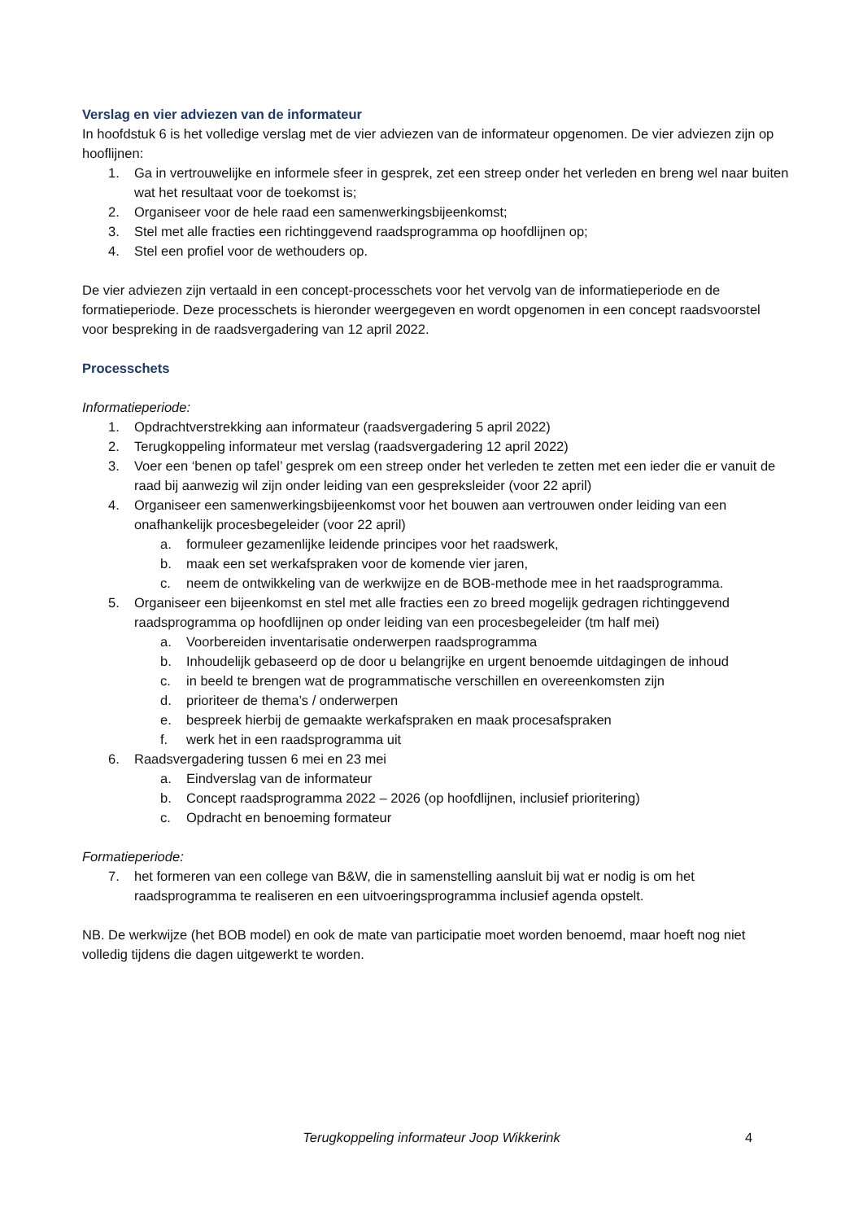Verslag en vier adviezen van de informateur
In hoofdstuk 6 is het volledige verslag met de vier adviezen van de informateur opgenomen. De vier adviezen zijn op hooflijnen:
1. Ga in vertrouwelijke en informele sfeer in gesprek, zet een streep onder het verleden en breng wel naar buiten wat het resultaat voor de toekomst is;
2. Organiseer voor de hele raad een samenwerkingsbijeenkomst;
3. Stel met alle fracties een richtinggevend raadsprogramma op hoofdlijnen op;
4. Stel een profiel voor de wethouders op.
De vier adviezen zijn vertaald in een concept-processchets voor het vervolg van de informatieperiode en de formatieperiode. Deze processchets is hieronder weergegeven en wordt opgenomen in een concept raadsvoorstel voor bespreking in de raadsvergadering van 12 april 2022.
Processchets
Informatieperiode:
1. Opdrachtverstrekking aan informateur (raadsvergadering 5 april 2022)
2. Terugkoppeling informateur met verslag (raadsvergadering 12 april 2022)
3. Voer een ‘benen op tafel’ gesprek om een streep onder het verleden te zetten met een ieder die er vanuit de raad bij aanwezig wil zijn onder leiding van een gespreksleider (voor 22 april)
4. Organiseer een samenwerkingsbijeenkomst voor het bouwen aan vertrouwen onder leiding van een onafhankelijk procesbegeleider (voor 22 april)
a. formuleer gezamenlijke leidende principes voor het raadswerk,
b. maak een set werkafspraken voor de komende vier jaren,
c. neem de ontwikkeling van de werkwijze en de BOB-methode mee in het raadsprogramma.
5. Organiseer een bijeenkomst en stel met alle fracties een zo breed mogelijk gedragen richtinggevend raadsprogramma op hoofdlijnen op onder leiding van een procesbegeleider (tm half mei)
a. Voorbereiden inventarisatie onderwerpen raadsprogramma
b. Inhoudelijk gebaseerd op de door u belangrijke en urgent benoemde uitdagingen de inhoud
c. in beeld te brengen wat de programmatische verschillen en overeenkomsten zijn
d. prioriteer de thema’s / onderwerpen
e. bespreek hierbij de gemaakte werkafspraken en maak procesafspraken
f. werk het in een raadsprogramma uit
6. Raadsvergadering tussen 6 mei en 23 mei
a. Eindverslag van de informateur
b. Concept raadsprogramma 2022 – 2026 (op hoofdlijnen, inclusief prioritering)
c. Opdracht en benoeming formateur
Formatieperiode:
7. het formeren van een college van B&W, die in samenstelling aansluit bij wat er nodig is om het raadsprogramma te realiseren en een uitvoeringsprogramma inclusief agenda opstelt.
NB. De werkwijze (het BOB model) en ook de mate van participatie moet worden benoemd, maar hoeft nog niet volledig tijdens die dagen uitgewerkt te worden.
Terugkoppeling informateur Joop Wikkerink 4